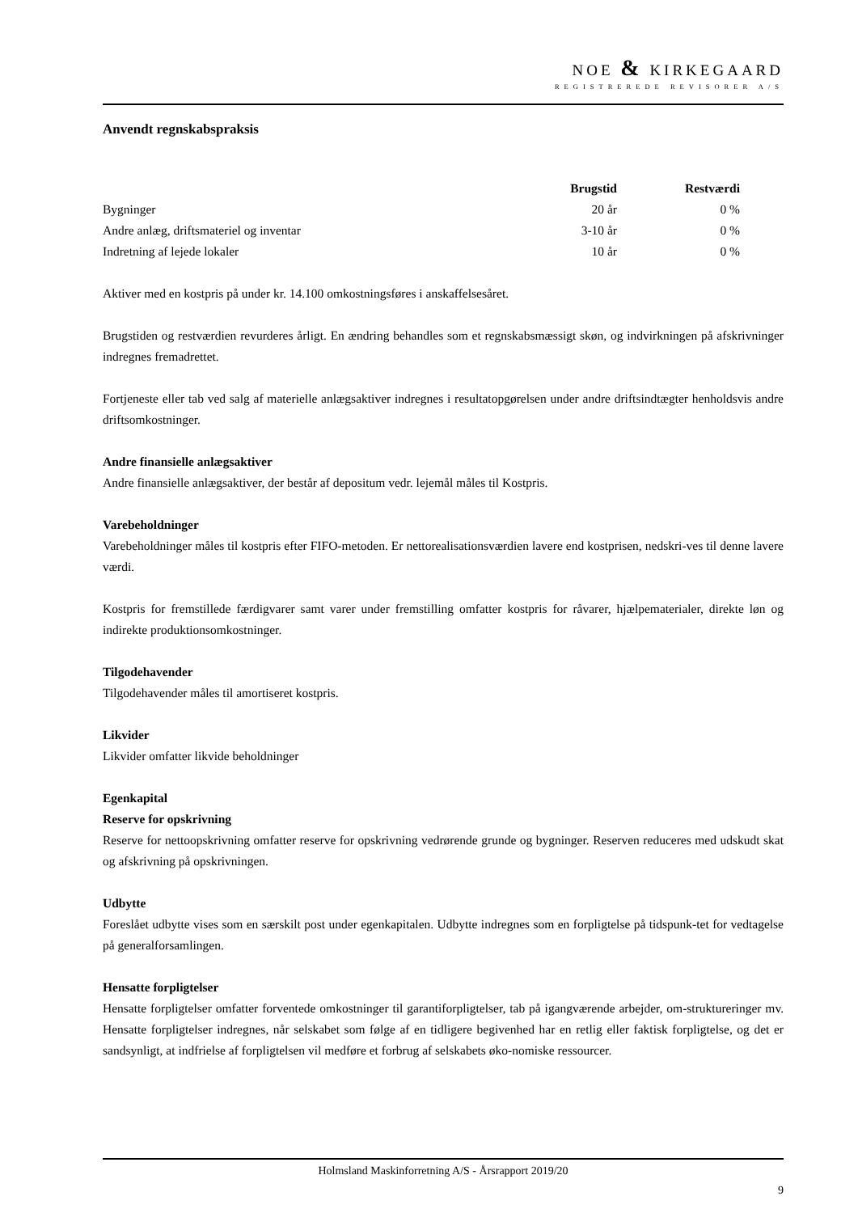NOE & KIRKEGAARD
REGISTREREDE REVISORER A/S
Anvendt regnskabspraksis
| | Brugstid | Restværdi |
| --- | --- | --- |
| Bygninger | 20 år | 0 % |
| Andre anlæg, driftsmateriel og inventar | 3-10 år | 0 % |
| Indretning af lejede lokaler | 10 år | 0 % |
Aktiver med en kostpris på under kr. 14.100 omkostningsføres i anskaffelsesåret.
Brugstiden og restværdien revurderes årligt. En ændring behandles som et regnskabsmæssigt skøn, og indvirkningen på afskrivninger indregnes fremadrettet.
Fortjeneste eller tab ved salg af materielle anlægsaktiver indregnes i resultatopgørelsen under andre driftsindtægter henholdsvis andre driftsomkostninger.
Andre finansielle anlægsaktiver
Andre finansielle anlægsaktiver, der består af depositum vedr. lejemål måles til Kostpris.
Varebeholdninger
Varebeholdninger måles til kostpris efter FIFO-metoden. Er nettorealisationsværdien lavere end kostprisen, nedskri-ves til denne lavere værdi.
Kostpris for fremstillede færdigvarer samt varer under fremstilling omfatter kostpris for råvarer, hjælpematerialer, direkte løn og indirekte produktionsomkostninger.
Tilgodehavender
Tilgodehavender måles til amortiseret kostpris.
Likvider
Likvider omfatter likvide beholdninger
Egenkapital
Reserve for opskrivning
Reserve for nettoopskrivning omfatter reserve for opskrivning vedrørende grunde og bygninger. Reserven reduceres med udskudt skat og afskrivning på opskrivningen.
Udbytte
Foreslået udbytte vises som en særskilt post under egenkapitalen. Udbytte indregnes som en forpligtelse på tidspunk-tet for vedtagelse på generalforsamlingen.
Hensatte forpligtelser
Hensatte forpligtelser omfatter forventede omkostninger til garantiforpligtelser, tab på igangværende arbejder, om-struktureringer mv. Hensatte forpligtelser indregnes, når selskabet som følge af en tidligere begivenhed har en retlig eller faktisk forpligtelse, og det er sandsynligt, at indfrielse af forpligtelsen vil medføre et forbrug af selskabets øko-nomiske ressourcer.
Holmsland Maskinforretning A/S - Årsrapport 2019/20
9